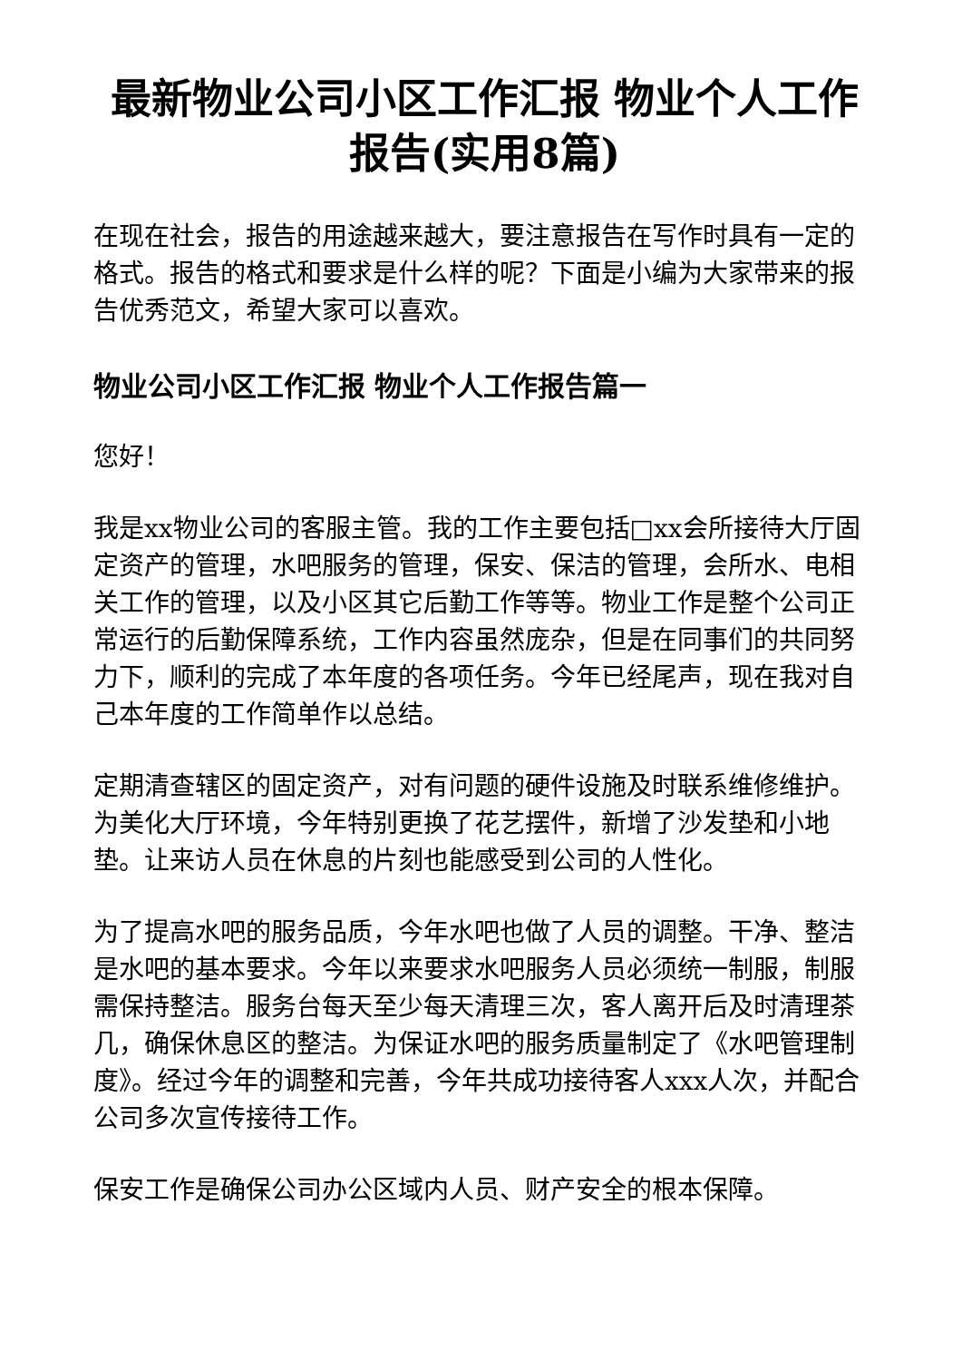最新物业公司小区工作汇报 物业个人工作报告(实用8篇)
在现在社会，报告的用途越来越大，要注意报告在写作时具有一定的格式。报告的格式和要求是什么样的呢？下面是小编为大家带来的报告优秀范文，希望大家可以喜欢。
物业公司小区工作汇报 物业个人工作报告篇一
您好！
我是xx物业公司的客服主管。我的工作主要包括□xx会所接待大厅固定资产的管理，水吧服务的管理，保安、保洁的管理，会所水、电相关工作的管理，以及小区其它后勤工作等等。物业工作是整个公司正常运行的后勤保障系统，工作内容虽然庞杂，但是在同事们的共同努力下，顺利的完成了本年度的各项任务。今年已经尾声，现在我对自己本年度的工作简单作以总结。
定期清查辖区的固定资产，对有问题的硬件设施及时联系维修维护。为美化大厅环境，今年特别更换了花艺摆件，新增了沙发垫和小地垫。让来访人员在休息的片刻也能感受到公司的人性化。
为了提高水吧的服务品质，今年水吧也做了人员的调整。干净、整洁是水吧的基本要求。今年以来要求水吧服务人员必须统一制服，制服需保持整洁。服务台每天至少每天清理三次，客人离开后及时清理茶几，确保休息区的整洁。为保证水吧的服务质量制定了《水吧管理制度》。经过今年的调整和完善，今年共成功接待客人xxx人次，并配合公司多次宣传接待工作。
保安工作是确保公司办公区域内人员、财产安全的根本保障。